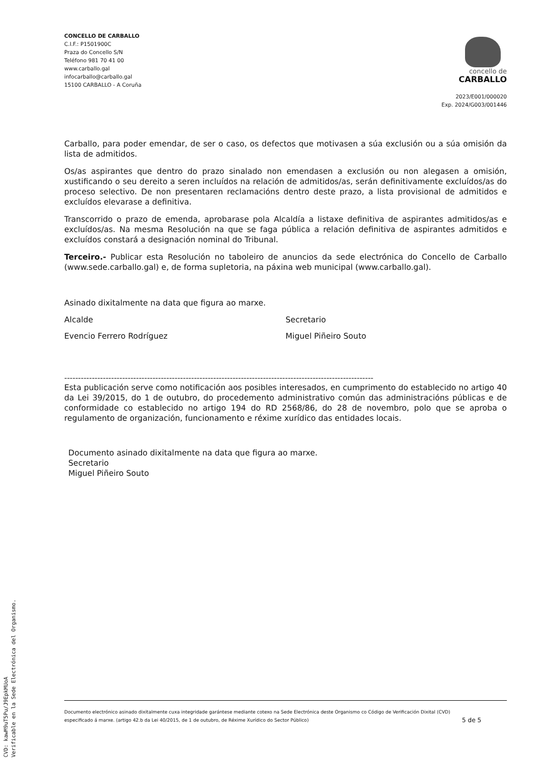CONCELLO DE CARBALLO
C.I.F.: P1501900C
Praza do Concello S/N
Teléfono 981 70 41 00
www.carballo.gal
infocarballo@carballo.gal
15100 CARBALLO - A Coruña
concello de
CARBALLO
2023/E001/000020
Exp. 2024/G003/001446
Carballo, para poder emendar, de ser o caso, os defectos que motivasen a súa exclusión ou a súa omisión da lista de admitidos.
Os/as aspirantes que dentro do prazo sinalado non emendasen a exclusión ou non alegasen a omisión, xustificando o seu dereito a seren incluídos na relación de admitidos/as, serán definitivamente excluídos/as do proceso selectivo. De non presentaren reclamacións dentro deste prazo, a lista provisional de admitidos e excluídos elevarase a definitiva.
Transcorrido o prazo de emenda, aprobarase pola Alcaldía a listaxe definitiva de aspirantes admitidos/as e excluídos/as. Na mesma Resolución na que se faga pública a relación definitiva de aspirantes admitidos e excluídos constará a designación nominal do Tribunal.
Terceiro.- Publicar esta Resolución no taboleiro de anuncios da sede electrónica do Concello de Carballo (www.sede.carballo.gal) e, de forma supletoria, na páxina web municipal (www.carballo.gal).
Asinado dixitalmente na data que figura ao marxe.
Alcalde Secretario
Evencio Ferrero Rodríguez Miguel Piñeiro Souto
----------------------------------------------------------------------------------------------------------------
Esta publicación serve como notificación aos posibles interesados, en cumprimento do establecido no artigo 40 da Lei 39/2015, do 1 de outubro, do procedemento administrativo común das administracións públicas e de conformidade co establecido no artigo 194 do RD 2568/86, do 28 de novembro, polo que se aproba o regulamento de organización, funcionamento e réxime xurídico das entidades locais.
Documento asinado dixitalmente na data que figura ao marxe.
Secretario
Miguel Piñeiro Souto
Documento electrónico asinado dixitalmente cuxa integridade garántese mediante cotexo na Sede Electrónica deste Organismo co Código de Verificación Dixital (CVD)
especificado á marxe. (artigo 42.b da Lei 40/2015, de 1 de outubro, de Réxime Xurídico do Sector Público) 5 de 5
CVD: kawM9uT5Pu/J9EpkMUoA
Verificable en la Sede Electrónica del Organismo.